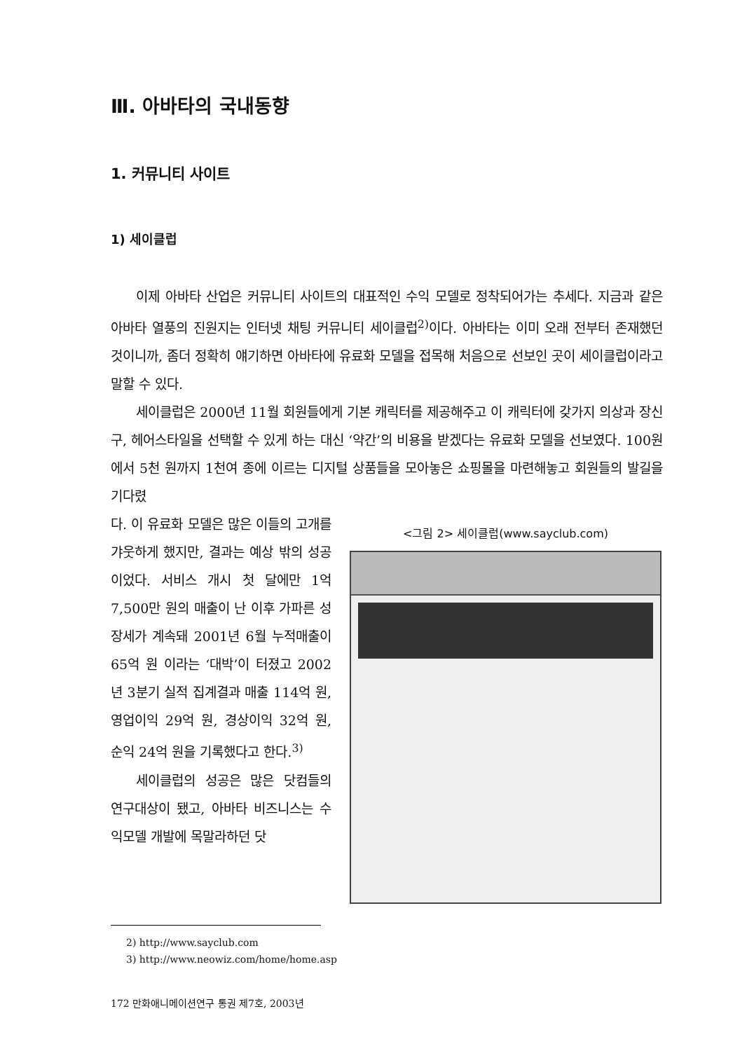Ⅲ. 아바타의 국내동향
1. 커뮤니티 사이트
1) 세이클럽
이제 아바타 산업은 커뮤니티 사이트의 대표적인 수익 모델로 정착되어가는 추세다. 지금과 같은 아바타 열풍의 진원지는 인터넷 채팅 커뮤니티 세이클럽<sup>2)</sup>이다. 아바타는 이미 오래 전부터 존재했던 것이니까, 좀더 정확히 얘기하면 아바타에 유료화 모델을 접목해 처음으로 선보인 곳이 세이클럽이라고 말할 수 있다.
세이클럽은 2000년 11월 회원들에게 기본 캐릭터를 제공해주고 이 캐릭터에 갖가지 의상과 장신구, 헤어스타일을 선택할 수 있게 하는 대신 ‘약간’의 비용을 받겠다는 유료화 모델을 선보였다. 100원에서 5천 원까지 1천여 종에 이르는 디지털 상품들을 모아놓은 쇼핑몰을 마련해놓고 회원들의 발길을 기다렸
다. 이 유료화 모델은 많은 이들의 고개를 갸웃하게 했지만, 결과는 예상 밖의 성공이었다. 서비스 개시 첫 달에만 1억7,500만 원의 매출이 난 이후 가파른 성장세가 계속돼 2001년 6월 누적매출이 65억 원 이라는 ‘대박’이 터졌고 2002년 3분기 실적 집계결과 매출 114억 원, 영업이익 29억 원, 경상이익 32억 원, 순익 24억 원을 기록했다고 한다.<sup>3)</sup>
세이클럽의 성공은 많은 닷컴들의 연구대상이 됐고, 아바타 비즈니스는 수익모델 개발에 목말라하던 닷
<그림 2> 세이클럽(www.sayclub.com)
2) http://www.sayclub.com
3) http://www.neowiz.com/home/home.asp
172 만화애니메이션연구 통권 제7호, 2003년